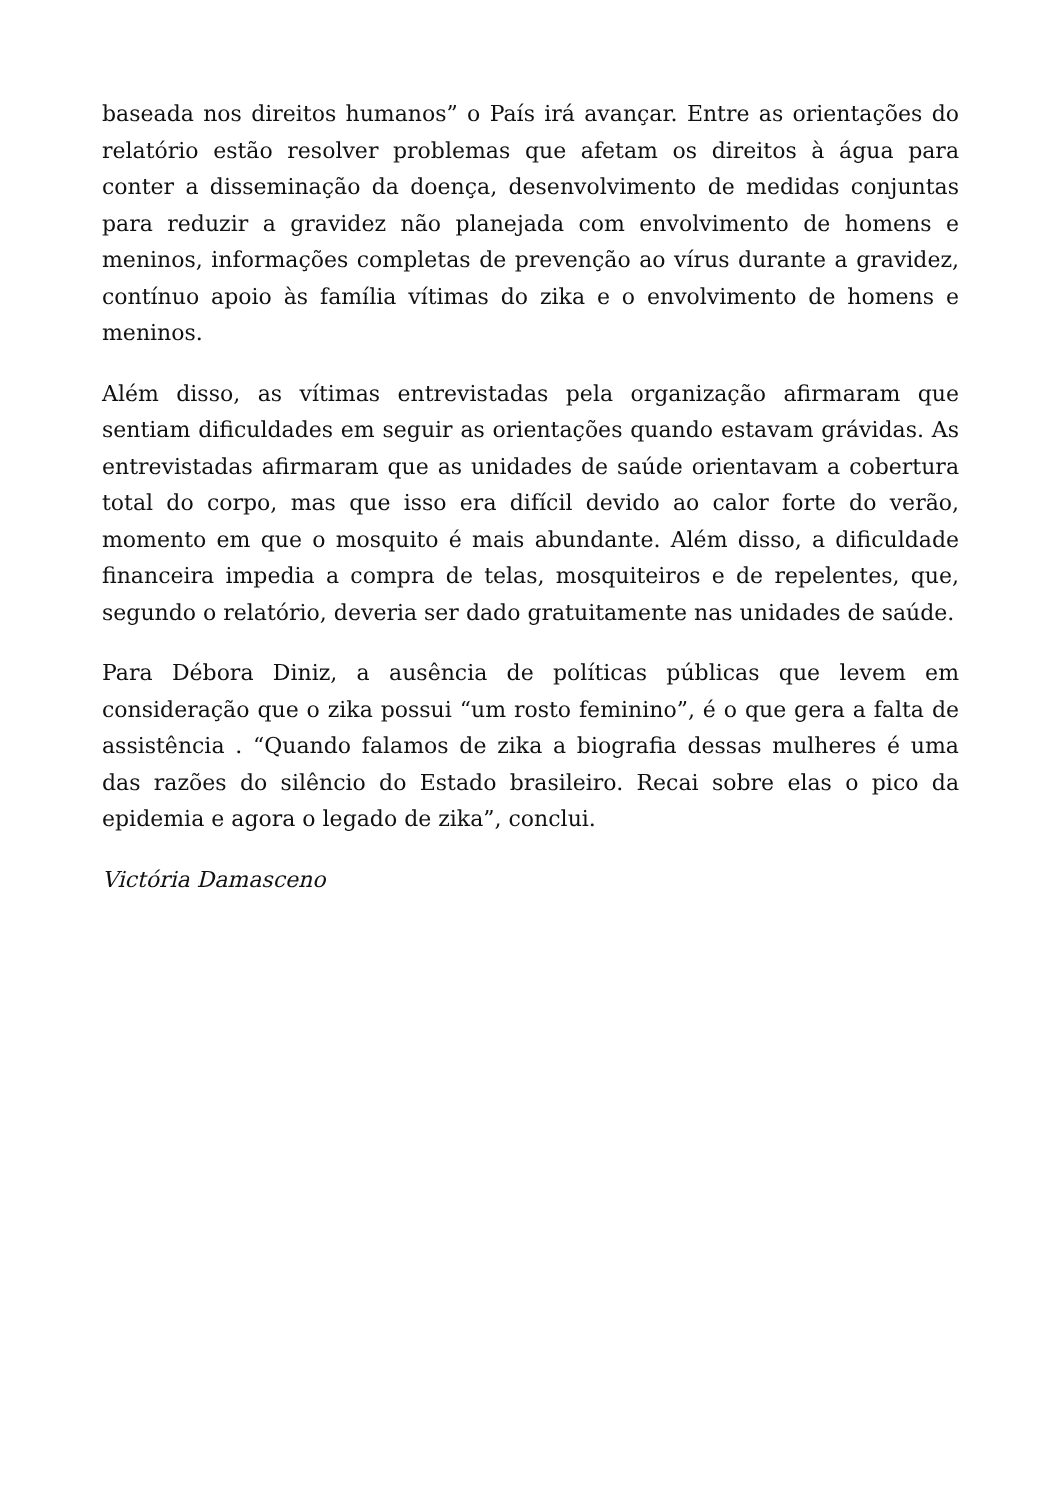baseada nos direitos humanos” o País irá avançar. Entre as orientações do relatório estão resolver problemas que afetam os direitos à água para conter a disseminação da doença, desenvolvimento de medidas conjuntas para reduzir a gravidez não planejada com envolvimento de homens e meninos, informações completas de prevenção ao vírus durante a gravidez, contínuo apoio às família vítimas do zika e o envolvimento de homens e meninos.
Além disso, as vítimas entrevistadas pela organização afirmaram que sentiam dificuldades em seguir as orientações quando estavam grávidas. As entrevistadas afirmaram que as unidades de saúde orientavam a cobertura total do corpo, mas que isso era difícil devido ao calor forte do verão, momento em que o mosquito é mais abundante. Além disso, a dificuldade financeira impedia a compra de telas, mosquiteiros e de repelentes, que, segundo o relatório, deveria ser dado gratuitamente nas unidades de saúde.
Para Débora Diniz, a ausência de políticas públicas que levem em consideração que o zika possui “um rosto feminino”, é o que gera a falta de assistência . “Quando falamos de zika a biografia dessas mulheres é uma das razões do silêncio do Estado brasileiro. Recai sobre elas o pico da epidemia e agora o legado de zika”, conclui.
Victória Damasceno